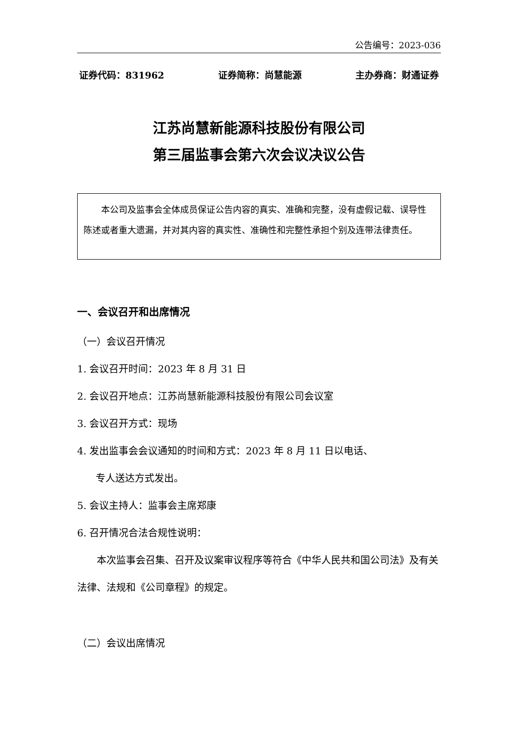公告编号：2023-036
证券代码：831962 证券简称：尚慧能源 主办券商：财通证券
江苏尚慧新能源科技股份有限公司
第三届监事会第六次会议决议公告
本公司及监事会全体成员保证公告内容的真实、准确和完整，没有虚假记载、误导性陈述或者重大遗漏，并对其内容的真实性、准确性和完整性承担个别及连带法律责任。
一、会议召开和出席情况
（一）会议召开情况
1. 会议召开时间：2023 年 8 月 31 日
2. 会议召开地点：江苏尚慧新能源科技股份有限公司会议室
3. 会议召开方式：现场
4. 发出监事会会议通知的时间和方式：2023 年 8 月 11 日以电话、
专人送达方式发出。
5. 会议主持人：监事会主席郑康
6. 召开情况合法合规性说明：
本次监事会召集、召开及议案审议程序等符合《中华人民共和国公司法》及有关法律、法规和《公司章程》的规定。
（二）会议出席情况